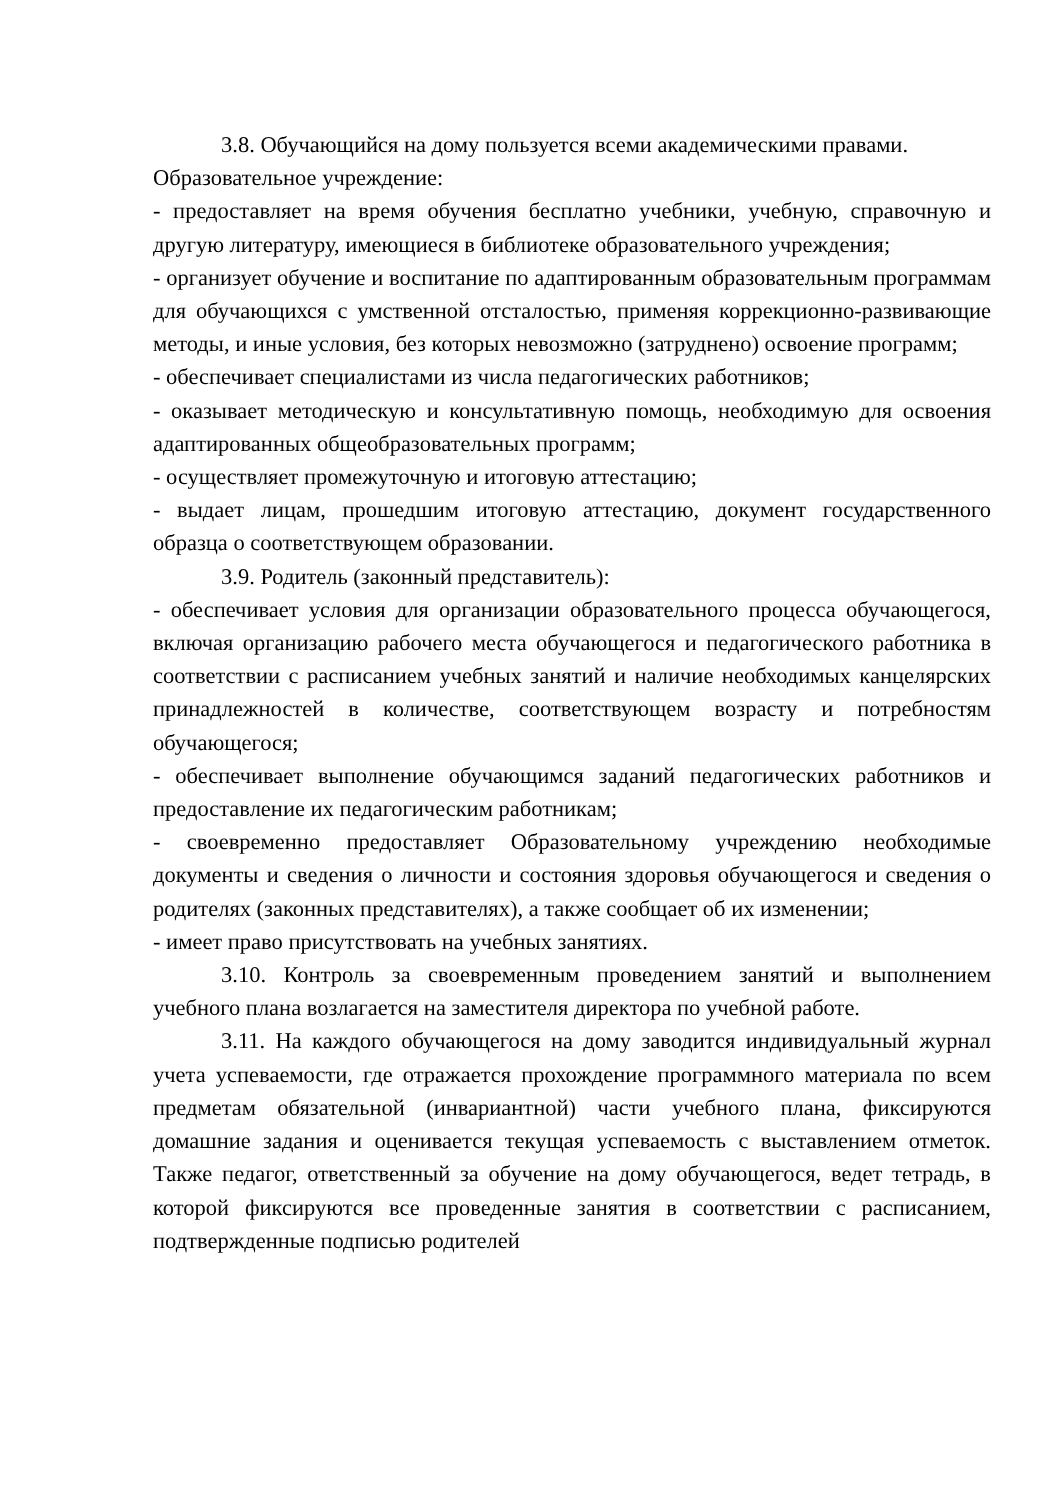3.8. Обучающийся на дому пользуется всеми академическими правами.
Образовательное учреждение:
- предоставляет на время обучения бесплатно учебники, учебную, справочную и другую литературу, имеющиеся в библиотеке образовательного учреждения;
- организует обучение и воспитание по адаптированным образовательным программам для обучающихся с умственной отсталостью, применяя коррекционно-развивающие методы, и иные условия, без которых невозможно (затруднено) освоение программ;
- обеспечивает специалистами из числа педагогических работников;
- оказывает методическую и консультативную помощь, необходимую для освоения адаптированных общеобразовательных программ;
- осуществляет промежуточную и итоговую аттестацию;
- выдает лицам, прошедшим итоговую аттестацию, документ государственного образца о соответствующем образовании.
3.9. Родитель (законный представитель):
- обеспечивает условия для организации образовательного процесса обучающегося, включая организацию рабочего места обучающегося и педагогического работника в соответствии с расписанием учебных занятий и наличие необходимых канцелярских принадлежностей в количестве, соответствующем возрасту и потребностям обучающегося;
- обеспечивает выполнение обучающимся заданий педагогических работников и предоставление их педагогическим работникам;
- своевременно предоставляет Образовательному учреждению необходимые документы и сведения о личности и состояния здоровья обучающегося и сведения о родителях (законных представителях), а также сообщает об их изменении;
- имеет право присутствовать на учебных занятиях.
3.10. Контроль за своевременным проведением занятий и выполнением учебного плана возлагается на заместителя директора по учебной работе.
3.11. На каждого обучающегося на дому заводится индивидуальный журнал учета успеваемости, где отражается прохождение программного материала по всем предметам обязательной (инвариантной) части учебного плана, фиксируются домашние задания и оценивается текущая успеваемость с выставлением отметок. Также педагог, ответственный за обучение на дому обучающегося, ведет тетрадь, в которой фиксируются все проведенные занятия в соответствии с расписанием, подтвержденные подписью родителей